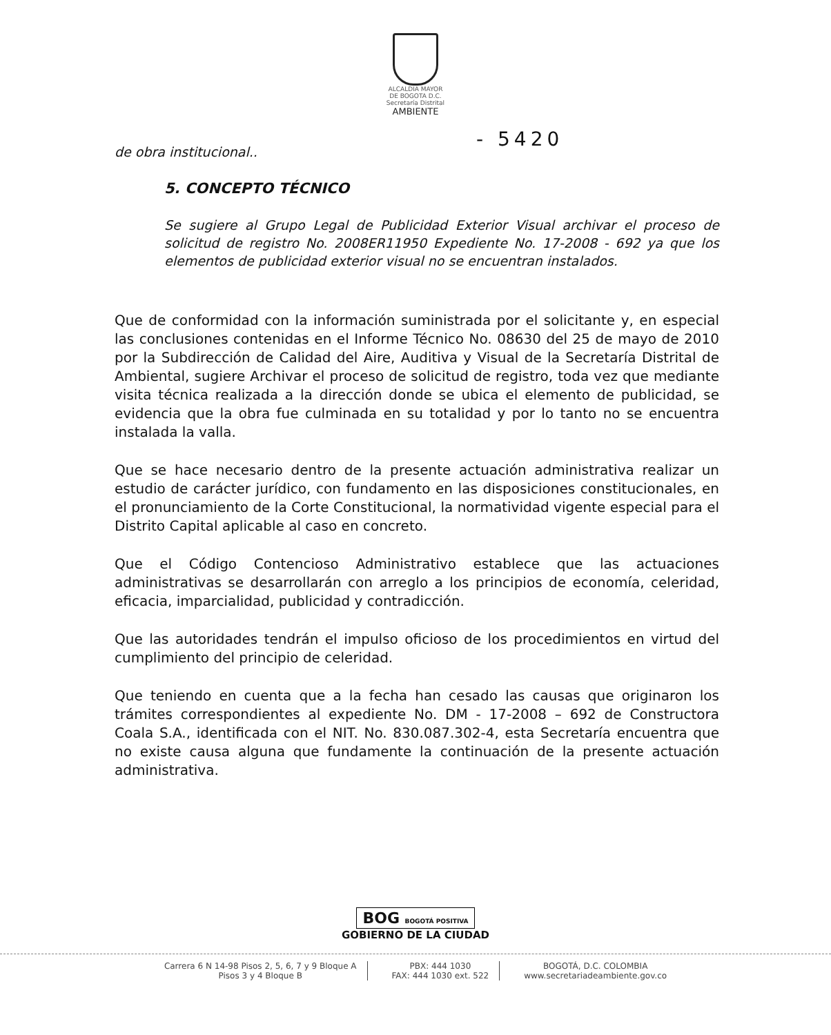ALCALDIA MAYOR
DE BOGOTA D.C.
Secretaría Distrital
AMBIENTE
- 5420
de obra institucional..
5. CONCEPTO TÉCNICO
Se sugiere al Grupo Legal de Publicidad Exterior Visual archivar el proceso de solicitud de registro No. 2008ER11950 Expediente No. 17-2008 - 692 ya que los elementos de publicidad exterior visual no se encuentran instalados.
Que de conformidad con la información suministrada por el solicitante y, en especial las conclusiones contenidas en el Informe Técnico No. 08630 del 25 de mayo de 2010 por la Subdirección de Calidad del Aire, Auditiva y Visual de la Secretaría Distrital de Ambiental, sugiere Archivar el proceso de solicitud de registro, toda vez que mediante visita técnica realizada a la dirección donde se ubica el elemento de publicidad, se evidencia que la obra fue culminada en su totalidad y por lo tanto no se encuentra instalada la valla.
Que se hace necesario dentro de la presente actuación administrativa realizar un estudio de carácter jurídico, con fundamento en las disposiciones constitucionales, en el pronunciamiento de la Corte Constitucional, la normatividad vigente especial para el Distrito Capital aplicable al caso en concreto.
Que el Código Contencioso Administrativo establece que las actuaciones administrativas se desarrollarán con arreglo a los principios de economía, celeridad, eficacia, imparcialidad, publicidad y contradicción.
Que las autoridades tendrán el impulso oficioso de los procedimientos en virtud del cumplimiento del principio de celeridad.
Que teniendo en cuenta que a la fecha han cesado las causas que originaron los trámites correspondientes al expediente No. DM - 17-2008 – 692 de Constructora Coala S.A., identificada con el NIT. No. 830.087.302-4, esta Secretaría encuentra que no existe causa alguna que fundamente la continuación de la presente actuación administrativa.
BOG BOGOTÁ POSITIVA
GOBIERNO DE LA CIUDAD
Carrera 6 N 14-98 Pisos 2, 5, 6, 7 y 9 Bloque A
Pisos 3 y 4 Bloque B
PBX: 444 1030
FAX: 444 1030 ext. 522
BOGOTÁ, D.C. COLOMBIA
www.secretariadeambiente.gov.co